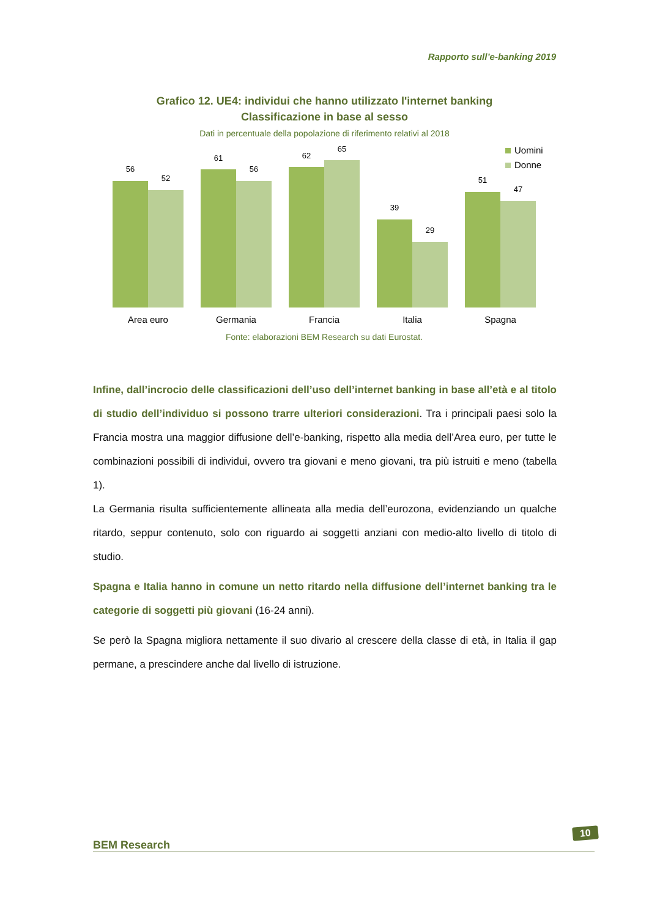Rapporto sull’e-banking 2019
Grafico 12. UE4: individui che hanno utilizzato l'internet banking
Classificazione in base al sesso
Dati in percentuale della popolazione di riferimento relativi al 2018
56
52
61
56
62
65
39
29
51
47
Area euro
Germania
Francia
Italia
Spagna
Uomini
Donne
Fonte: elaborazioni BEM Research su dati Eurostat.
Infine, dall’incrocio delle classificazioni dell’uso dell’internet banking in base all’età e al titolo di studio dell’individuo si possono trarre ulteriori considerazioni. Tra i principali paesi solo la Francia mostra una maggior diffusione dell’e-banking, rispetto alla media dell’Area euro, per tutte le combinazioni possibili di individui, ovvero tra giovani e meno giovani, tra più istruiti e meno (tabella 1).
La Germania risulta sufficientemente allineata alla media dell’eurozona, evidenziando un qualche ritardo, seppur contenuto, solo con riguardo ai soggetti anziani con medio-alto livello di titolo di studio.
Spagna e Italia hanno in comune un netto ritardo nella diffusione dell’internet banking tra le categorie di soggetti più giovani (16-24 anni).
Se però la Spagna migliora nettamente il suo divario al crescere della classe di età, in Italia il gap permane, a prescindere anche dal livello di istruzione.
BEM Research
10